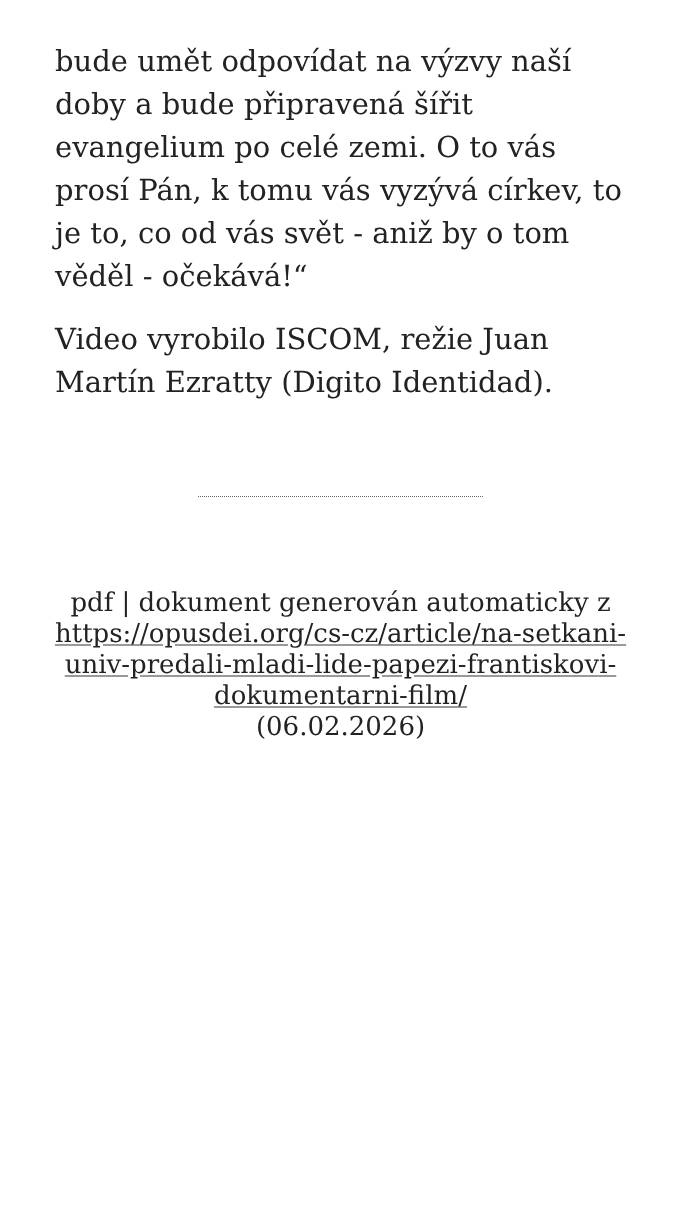bude umět odpovídat na výzvy naší doby a bude připravená šířit evangelium po celé zemi. O to vás prosí Pán, k tomu vás vyzývá církev, to je to, co od vás svět - aniž by o tom věděl - očekává!“
Video vyrobilo ISCOM, režie Juan Martín Ezratty (Digito Identidad).
pdf | dokument generován automaticky z https://opusdei.org/cs-cz/article/na-setkani-univ-predali-mladi-lide-papezi-frantiskovi-dokumentarni-film/
(06.02.2026)